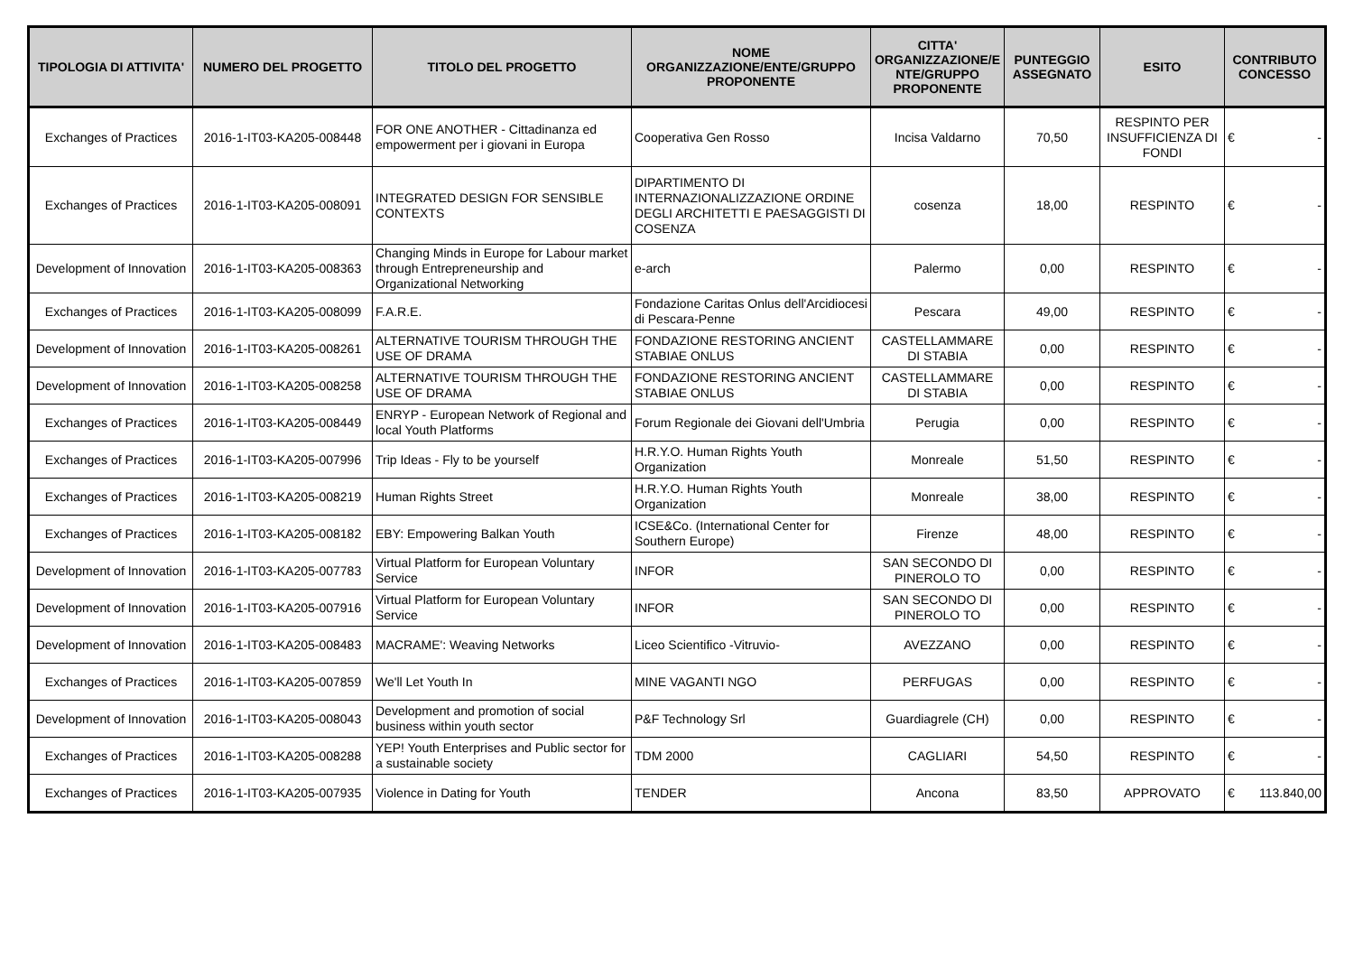| TIPOLOGIA DI ATTIVITA' | NUMERO DEL PROGETTO | TITOLO DEL PROGETTO | NOME ORGANIZZAZIONE/ENTE/GRUPPO PROPONENTE | CITTA' ORGANIZZAZIONE/E NTE/GRUPPO PROPONENTE | PUNTEGGIO ASSEGNATO | ESITO | CONTRIBUTO CONCESSO |
| --- | --- | --- | --- | --- | --- | --- | --- |
| Exchanges of Practices | 2016-1-IT03-KA205-008448 | FOR ONE ANOTHER - Cittadinanza ed empowerment per i giovani in Europa | Cooperativa Gen Rosso | Incisa Valdarno | 70,50 | RESPINTO PER INSUFFICIENZA DI FONDI | € - |
| Exchanges of Practices | 2016-1-IT03-KA205-008091 | INTEGRATED DESIGN FOR SENSIBLE CONTEXTS | DIPARTIMENTO DI INTERNAZIONALIZZAZIONE ORDINE DEGLI ARCHITETTI E PAESAGGISTI DI COSENZA | cosenza | 18,00 | RESPINTO | € - |
| Development of Innovation | 2016-1-IT03-KA205-008363 | Changing Minds in Europe for Labour market through Entrepreneurship and Organizational Networking | e-arch | Palermo | 0,00 | RESPINTO | € - |
| Exchanges of Practices | 2016-1-IT03-KA205-008099 | F.A.R.E. | Fondazione Caritas Onlus dell'Arcidiocesi di Pescara-Penne | Pescara | 49,00 | RESPINTO | € - |
| Development of Innovation | 2016-1-IT03-KA205-008261 | ALTERNATIVE TOURISM THROUGH THE USE OF DRAMA | FONDAZIONE RESTORING ANCIENT STABIAE ONLUS | CASTELLAMMARE DI STABIA | 0,00 | RESPINTO | € - |
| Development of Innovation | 2016-1-IT03-KA205-008258 | ALTERNATIVE TOURISM THROUGH THE USE OF DRAMA | FONDAZIONE RESTORING ANCIENT STABIAE ONLUS | CASTELLAMMARE DI STABIA | 0,00 | RESPINTO | € - |
| Exchanges of Practices | 2016-1-IT03-KA205-008449 | ENRYP - European Network of Regional and local Youth Platforms | Forum Regionale dei Giovani dell'Umbria | Perugia | 0,00 | RESPINTO | € - |
| Exchanges of Practices | 2016-1-IT03-KA205-007996 | Trip Ideas - Fly to be yourself | H.R.Y.O. Human Rights Youth Organization | Monreale | 51,50 | RESPINTO | € - |
| Exchanges of Practices | 2016-1-IT03-KA205-008219 | Human Rights Street | H.R.Y.O. Human Rights Youth Organization | Monreale | 38,00 | RESPINTO | € - |
| Exchanges of Practices | 2016-1-IT03-KA205-008182 | EBY: Empowering Balkan Youth | ICSE&Co. (International Center for Southern Europe) | Firenze | 48,00 | RESPINTO | € - |
| Development of Innovation | 2016-1-IT03-KA205-007783 | Virtual Platform for European Voluntary Service | INFOR | SAN SECONDO DI PINEROLO TO | 0,00 | RESPINTO | € - |
| Development of Innovation | 2016-1-IT03-KA205-007916 | Virtual Platform for European Voluntary Service | INFOR | SAN SECONDO DI PINEROLO TO | 0,00 | RESPINTO | € - |
| Development of Innovation | 2016-1-IT03-KA205-008483 | MACRAME': Weaving Networks | Liceo Scientifico -Vitruvio- | AVEZZANO | 0,00 | RESPINTO | € - |
| Exchanges of Practices | 2016-1-IT03-KA205-007859 | We'll Let Youth In | MINE VAGANTI NGO | PERFUGAS | 0,00 | RESPINTO | € - |
| Development of Innovation | 2016-1-IT03-KA205-008043 | Development and promotion of social business within youth sector | P&F Technology Srl | Guardiagrele (CH) | 0,00 | RESPINTO | € - |
| Exchanges of Practices | 2016-1-IT03-KA205-008288 | YEP! Youth Enterprises and Public sector for a sustainable society | TDM 2000 | CAGLIARI | 54,50 | RESPINTO | € - |
| Exchanges of Practices | 2016-1-IT03-KA205-007935 | Violence in Dating for Youth | TENDER | Ancona | 83,50 | APPROVATO | € 113.840,00 |